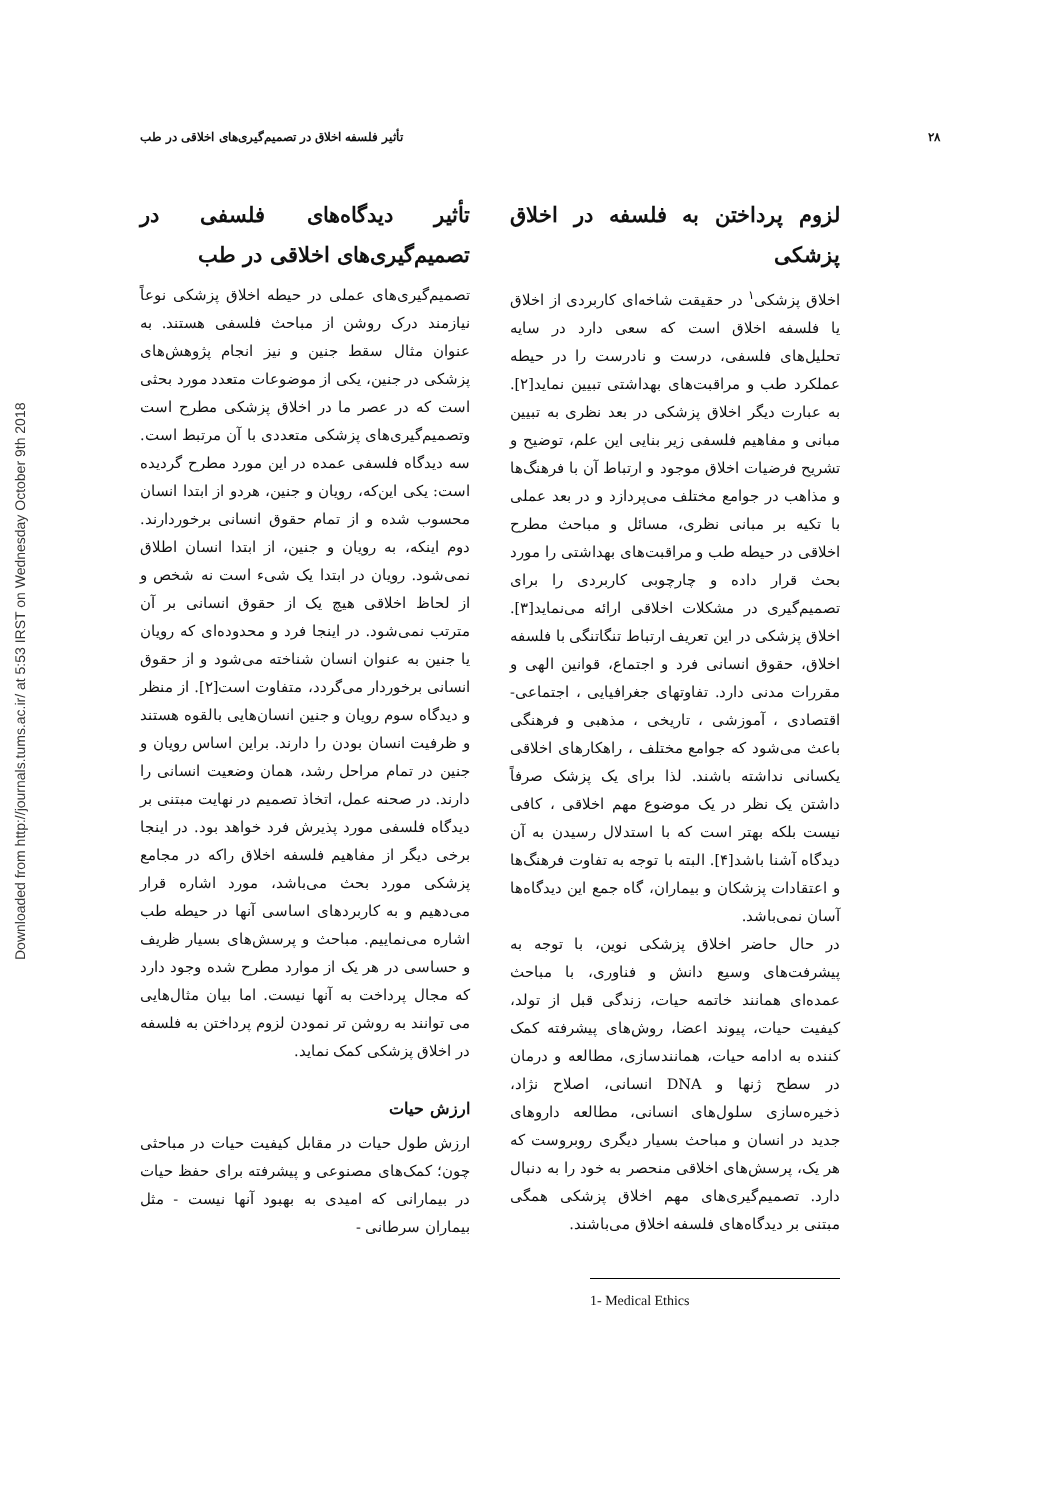Downloaded from http://journals.tums.ac.ir/ at 5:53 IRST on Wednesday October 9th 2018
۲۸ تأثیر فلسفه اخلاق در تصمیم‌گیری‌های اخلاقی در طب
لزوم پرداختن به فلسفه در اخلاق پزشکی
اخلاق پزشکی<sup>۱</sup> در حقیقت شاخه‌ای کاربردی از اخلاق یا فلسفه اخلاق است که سعی دارد در سایه تحلیل‌های فلسفی، درست و نادرست را در حیطه عملکرد طب و مراقبت‌های بهداشتی تبیین نماید[۲]. به عبارت دیگر اخلاق پزشکی در بعد نظری به تبیین مبانی و مفاهیم فلسفی زیر بنایی این علم، توضیح و تشریح فرضیات اخلاق موجود و ارتباط آن با فرهنگ‌ها و مذاهب در جوامع مختلف می‌پردازد و در بعد عملی با تکیه بر مبانی نظری، مسائل و مباحث مطرح اخلاقی در حیطه طب و مراقبت‌های بهداشتی را مورد بحث قرار داده و چارچوبی کاربردی را برای تصمیم‌گیری در مشکلات اخلاقی ارائه می‌نماید[۳]. اخلاق پزشکی در این تعریف ارتباط تنگاتنگی با فلسفه اخلاق، حقوق انسانی فرد و اجتماع، قوانین الهی و مقررات مدنی دارد. تفاوتهای جغرافیایی ، اجتماعی- اقتصادی ، آموزشی ، تاریخی ، مذهبی و فرهنگی باعث می‌شود که جوامع مختلف ، راهکارهای اخلاقی یکسانی نداشته باشند. لذا برای یک پزشک صرفاً داشتن یک نظر در یک موضوع مهم اخلاقی ، کافی نیست بلکه بهتر است که با استدلال رسیدن به آن دیدگاه آشنا باشد[۴]. البته با توجه به تفاوت فرهنگ‌ها و اعتقادات پزشکان و بیماران، گاه جمع این دیدگاه‌ها آسان نمی‌باشد.
در حال حاضر اخلاق پزشکی نوین، با توجه به پیشرفت‌های وسیع دانش و فناوری، با مباحث عمده‌ای همانند خاتمه حیات، زندگی قبل از تولد، کیفیت حیات، پیوند اعضا، روش‌های پیشرفته کمک کننده به ادامه حیات، همانندسازی، مطالعه و درمان در سطح ژنها و DNA انسانی، اصلاح نژاد، ذخیره‌سازی سلول‌های انسانی، مطالعه داروهای جدید در انسان و مباحث بسیار دیگری روبروست که هر یک، پرسش‌های اخلاقی منحصر به خود را به دنبال دارد. تصمیم‌گیری‌های مهم اخلاق پزشکی همگی مبتنی بر دیدگاه‌های فلسفه اخلاق می‌باشند.
1- Medical Ethics
تأثیر دیدگاه‌های فلسفی در تصمیم‌گیری‌های اخلاقی در طب
تصمیم‌گیری‌های عملی در حیطه اخلاق پزشکی نوعاً نیازمند درک روشن از مباحث فلسفی هستند. به عنوان مثال سقط جنین و نیز انجام پژوهش‌های پزشکی در جنین، یکی از موضوعات متعدد مورد بحثی است که در عصر ما در اخلاق پزشکی مطرح است وتصمیم‌گیری‌های پزشکی متعددی با آن مرتبط است. سه دیدگاه فلسفی عمده در این مورد مطرح گردیده است: یکی این‌که، رویان و جنین، هردو از ابتدا انسان محسوب شده و از تمام حقوق انسانی برخوردارند. دوم اینکه، به رویان و جنین، از ابتدا انسان اطلاق نمی‌شود. رویان در ابتدا یک شیء است نه شخص و از لحاظ اخلاقی هیچ یک از حقوق انسانی بر آن مترتب نمی‌شود. در اینجا فرد و محدوده‌ای که رویان یا جنین به عنوان انسان شناخته می‌شود و از حقوق انسانی برخوردار می‌گردد، متفاوت است[۲]. از منظر و دیدگاه سوم رویان و جنین انسان‌هایی بالقوه هستند و ظرفیت انسان بودن را دارند. براین اساس رویان و جنین در تمام مراحل رشد، همان وضعیت انسانی را دارند. در صحنه عمل، اتخاذ تصمیم در نهایت مبتنی بر دیدگاه فلسفی مورد پذیرش فرد خواهد بود. در اینجا برخی دیگر از مفاهیم فلسفه اخلاق راکه در مجامع پزشکی مورد بحث می‌باشد، مورد اشاره قرار می‌دهیم و به کاربردهای اساسی آنها در حیطه طب اشاره می‌نماییم. مباحث و پرسش‌های بسیار ظریف و حساسی در هر یک از موارد مطرح شده وجود دارد که مجال پرداخت به آنها نیست. اما بیان مثال‌هایی می توانند به روشن تر نمودن لزوم پرداختن به فلسفه در اخلاق پزشکی کمک نماید.
ارزش حیات
ارزش طول حیات در مقابل کیفیت حیات در مباحثی چون؛ کمک‌های مصنوعی و پیشرفته برای حفظ حیات در بیمارانی که امیدی به بهبود آنها نیست - مثل بیماران سرطانی -